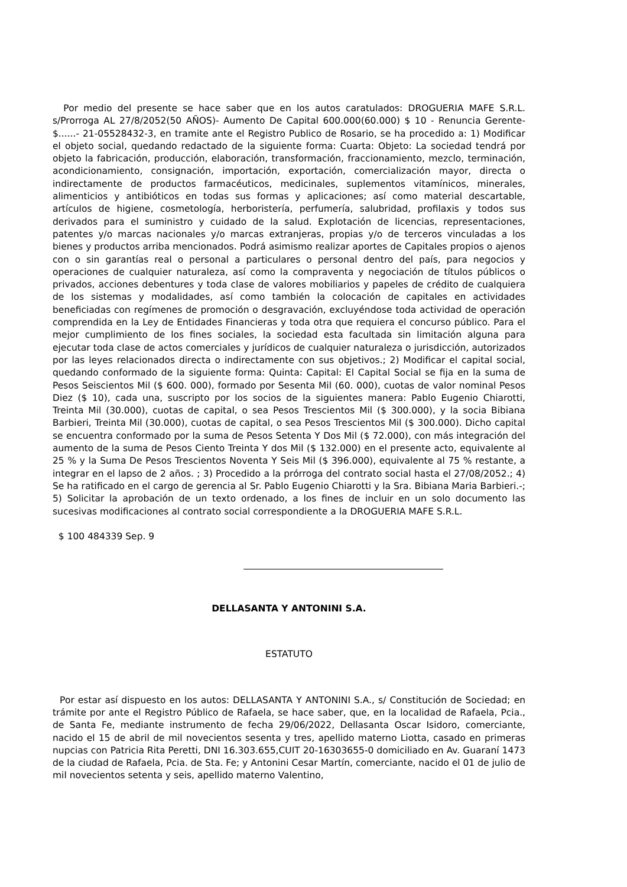Por medio del presente se hace saber que en los autos caratulados: DROGUERIA MAFE S.R.L. s/Prorroga AL 27/8/2052(50 AÑOS)- Aumento De Capital 600.000(60.000) $ 10 - Renuncia Gerente- $......- 21-05528432-3, en tramite ante el Registro Publico de Rosario, se ha procedido a: 1) Modificar el objeto social, quedando redactado de la siguiente forma: Cuarta: Objeto: La sociedad tendrá por objeto la fabricación, producción, elaboración, transformación, fraccionamiento, mezclo, terminación, acondicionamiento, consignación, importación, exportación, comercialización mayor, directa o indirectamente de productos farmacéuticos, medicinales, suplementos vitamínicos, minerales, alimenticios y antibióticos en todas sus formas y aplicaciones; así como material descartable, artículos de higiene, cosmetología, herboristería, perfumería, salubridad, profilaxis y todos sus derivados para el suministro y cuidado de la salud. Explotación de licencias, representaciones, patentes y/o marcas nacionales y/o marcas extranjeras, propias y/o de terceros vinculadas a los bienes y productos arriba mencionados. Podrá asimismo realizar aportes de Capitales propios o ajenos con o sin garantías real o personal a particulares o personal dentro del país, para negocios y operaciones de cualquier naturaleza, así como la compraventa y negociación de títulos públicos o privados, acciones debentures y toda clase de valores mobiliarios y papeles de crédito de cualquiera de los sistemas y modalidades, así como también la colocación de capitales en actividades beneficiadas con regímenes de promoción o desgravación, excluyéndose toda actividad de operación comprendida en la Ley de Entidades Financieras y toda otra que requiera el concurso público. Para el mejor cumplimiento de los fines sociales, la sociedad esta facultada sin limitación alguna para ejecutar toda clase de actos comerciales y jurídicos de cualquier naturaleza o jurisdicción, autorizados por las leyes relacionados directa o indirectamente con sus objetivos.; 2) Modificar el capital social, quedando conformado de la siguiente forma: Quinta: Capital: El Capital Social se fija en la suma de Pesos Seiscientos Mil ($ 600. 000), formado por Sesenta Mil (60. 000), cuotas de valor nominal Pesos Diez ($ 10), cada una, suscripto por los socios de la siguientes manera: Pablo Eugenio Chiarotti, Treinta Mil (30.000), cuotas de capital, o sea Pesos Trescientos Mil ($ 300.000), y la socia Bibiana Barbieri, Treinta Mil (30.000), cuotas de capital, o sea Pesos Trescientos Mil ($ 300.000). Dicho capital se encuentra conformado por la suma de Pesos Setenta Y Dos Mil ($ 72.000), con más integración del aumento de la suma de Pesos Ciento Treinta Y dos Mil ($ 132.000) en el presente acto, equivalente al 25 % y la Suma De Pesos Trescientos Noventa Y Seis Mil ($ 396.000), equivalente al 75 % restante, a integrar en el lapso de 2 años. ; 3) Procedido a la prórroga del contrato social hasta el 27/08/2052.; 4) Se ha ratificado en el cargo de gerencia al Sr. Pablo Eugenio Chiarotti y la Sra. Bibiana Maria Barbieri.-; 5) Solicitar la aprobación de un texto ordenado, a los fines de incluir en un solo documento las sucesivas modificaciones al contrato social correspondiente a la DROGUERIA MAFE S.R.L.
$ 100 484339 Sep. 9
DELLASANTA Y ANTONINI S.A.
ESTATUTO
Por estar así dispuesto en los autos: DELLASANTA Y ANTONINI S.A., s/ Constitución de Sociedad; en trámite por ante el Registro Público de Rafaela, se hace saber, que, en la localidad de Rafaela, Pcia., de Santa Fe, mediante instrumento de fecha 29/06/2022, Dellasanta Oscar Isidoro, comerciante, nacido el 15 de abril de mil novecientos sesenta y tres, apellido materno Liotta, casado en primeras nupcias con Patricia Rita Peretti, DNI 16.303.655,CUIT 20-16303655-0 domiciliado en Av. Guaraní 1473 de la ciudad de Rafaela, Pcia. de Sta. Fe; y Antonini Cesar Martín, comerciante, nacido el 01 de julio de mil novecientos setenta y seis, apellido materno Valentino,